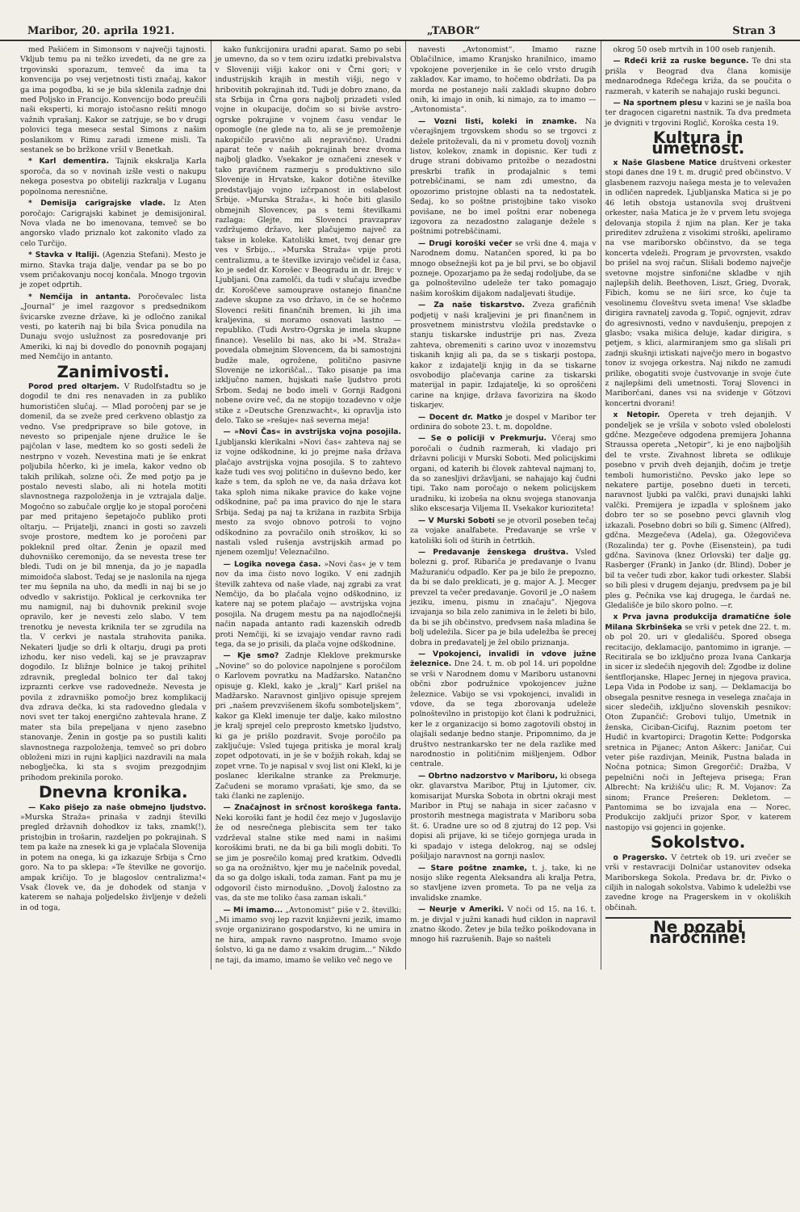Maribor, 20. aprila 1921. „TABOR“Stran 3
med Pašićem in Simonsom v največji tajnosti. Vkljub temu pa ni težko izvedeti, da ne gre za trgovinski sporazum, temveč da ima ta konvencija po vsej verjetnosti tisti značaj, kakor ga ima pogodba, ki se je bila sklenila zadnje dni med Poljsko in Francijo. Konvencijo bodo preučili naši eksperti, ki morajo istočasno rešiti mnogo važnih vprašanj. Kakor se zatrjuje, se bo v drugi polovici tega meseca sestal Simons z našim poslanikom v Rimu zaradi izmene misli. Ta sestanek se bo bržkone vršil v Benetkah.
* Karl dementira. Tajnik ekskralja Karla sporoča, da so v novinah izšle vesti o nakupu nekega posestva po obiteliji razkralja v Luganu popolnoma neresnične.
* Demisija carigrajske vlade. Iz Aten poročajo: Carigrajski kabinet je demisijoniral. Nova vlada ne bo imenovana, temveč se bo angorsko vlado priznalo kot zakonito vlado za celo Turčijo.
* Stavka v Italiji. (Agenzia Stefani). Mesto je mirno. Stavka traja dalje, vendar pa se bo po vsem pričakovanju nocoj končala. Mnogo trgovin je zopet odprtih.
* Nemčija in antanta. Poročevalec lista „Journal“ je imel razgovor s predsednikom švicarske zvezne države, ki je odločno zanikal vesti, po katerih naj bi bila Švica ponudila na Dunaju svojo uslužnost za posredovanje pri Ameriki, ki naj bi dovedlo do ponovnih pogajanj med Nemčijo in antanto.
Zanimivosti.
Porod pred oltarjem. V Rudolfstadtu so je dogodil te dni res nenavaden in za publiko humorističen slučaj. — Mlad poročenj par se je domenil, da se zveže pred cerkveno oblastjo za vedno. Vse predpriprave so bile gotove, in nevesto so pripenjale njene družice le še pajčolan v lase, medtem ko so gosti sedeli že nestrpno v vozeh. Nevestina mati je še enkrat poljubila hčerko, ki je imela, kakor vedno ob takih prilikah, solzne oči. Že med potjo pa je postalo nevesti slabo, ali ni hotela motiti slavnostnega razpoloženja in je vztrajala dalje. Mogočno so zabučale orglje ko je stopal poročeni par med pritajeno šepetajočo publiko proti oltarju. — Prijatelji, znanci in gosti so zavzeli svoje prostore, medtem ko je poročeni par pokleknil pred oltar. Ženin je opazil med duhovniško ceremonijo, da se nevesta trese ter bledi. Tudi on je bil mnenja, da jo je napadla mimoidoča slabost. Tedaj se je naslonila na njega ter mu šepnila na uho, da medli in naj bi se jo odvedlo v sakristijo. Poklical je cerkovnika ter mu namignil, naj bi duhovnik prekinil svoje opravilo, ker je nevesti zelo slabo. V tem trenotku je nevesta kriknila ter se zgrudila na tla. V cerkvi je nastala strahovita panika. Nekateri ljudje so drli k oltarju, drugi pa proti izhodu, ker niso vedeli, kaj se je pravzaprav dogodilo. Iz bližnje bolnice je takoj prihitel zdravnik, pregledal bolnico ter dal takoj izpraznti cerkve vse radovedneže. Nevesta je povila z zdravniško pomočjo brez komplikacij dva zdrava dečka, ki sta radovedno gledala v novi svet ter takoj energično zahtevala hrane. Z mater sta bila prepeljana v njeno zasebno stanovanje. Ženin in gostje pa so pustili kaliti slavnostnega razpoloženja, temveč so pri dobro obloženi mizi in rujni kapljici nazdravili na mala neboglječka, ki sta s svojim prezgodnjim prihodom prekinila poroko.
Dnevna kronika.
— Kako pišejo za naše obmejno ljudstvo. »Murska Straža« prinaša v zadnji številki pregled državnih dohodkov iz taks, znamk(!), pristojbin in trošarin, razdeljen po pokrajinah. S tem pa kaže na znesek ki ga je vplačala Slovenija in potem na onega, ki ga izkazuje Srbija s Črno goro. Na to pa sklepa: »Te številke ne govorijo. ampak kričijo. To je blagoslov centralizma!« Vsak človek ve, da je dohodek od stanja v katerem se nahaja poljedelsko življenje v deželi in od toga,
kako funkcijonira uradni aparat. Samo po sebi je umevno, da so v tem oziru izdatki prebivalstva v Sloveniji višji kakor oni v Črni gori; v industrijskih krajih in mestih višji, nego v hribovitih pokrajinah itd. Tudi je dobro znano, da sta Srbija in Črna gora najbolj prizadeti vsled vojne in okupacije, dočim so si bivše avstro-ogrske pokrajine v vojnem času vendar le opomogle (ne glede na to, ali se je premoženje nakopičilo pravično ali nepravično). Uradni aparat teče v naših pokrajinah brez dvoma najbolj gladko. Vsekakor je označeni znesek v tako pravičnem razmerju s produktivno silo Slovenije in Hrvatske, kakor dotične številke predstavljajo vojno izčrpanost in oslabelost Srbije. »Murska Straža«, ki hoče biti glasilo obmejnih Slovencev, pa s temi številkami razlaga: Glejte, mi Slovenci pravzaprav vzdržujemo državo, ker plačujemo največ za takse in koleke. Katoliški kmet, tvoj denar gre ves v Srbijo... »Murska Straža« vpije proti centralizmu, a te številke izvirajo večidel iz časa, ko je sedel dr. Korošec v Beogradu in dr. Brejc v Ljubljani. Ona zamolči, da tudi v slučaju izvedbe dr. Koroščeve samouprave ostanejo finančne zadeve skupne za vso državo, in če se hočemo Slovenci rešiti finančnih bremen, ki jih ima kraljevina, si moramo osnovati lastno — republiko. (Tudi Avstro-Ogrska je imela skupne finance). Veselilo bi nas, ako bi »M. Straža« povedala obmejnim Slovencem, da bi samostojni budže male, ogrožene, politično pasivne Slovenije ne izkoriščal... Tako pisanje pa ima izključno namen, hujskati naše ljudstvo proti Srbom. Sedaj ne bodo imeli v Gornji Radgoni nobene ovire več, da ne stopijo tozadevno v ožje stike z »Deutsche Grenzwacht«, ki opravlja isto delo. Tako se »rešuje« naš severna meja!
— »Novi Čas« in avstrijska vojna posojila. Ljubljanski klerikalni »Novi čas« zahteva naj se iz vojne odškodnine, ki jo prejme naša država plačajo avstrijska vojna posojila. S to zahtevo kaže tudi ves svoj politično in duševno bedo, ker kaže s tem, da sploh ne ve, da naša država kot taka sploh nima nikake pravice do kake vojne odškodnine, pač pa ima pravico do nje le stara Srbija. Sedaj pa naj ta križana in razbita Srbija mesto za svojo obnovo potroši to vojno odškodnino za povračilo onih stroškov, ki so nastali vsled rušenja avstrijskih armad po njenem ozemlju! Veleznačilno.
— Logika novega časa. »Novi čas« je v tem nov da ima čisto novo logiko. V eni zadnjih številk zahteva od naše vlade, naj zgrabi za vrat Nemčijo, da bo plačala vojno odškodnino, iz katere naj se potem plačajo — avstrijska vojna posojila. Na drugem mestu pa na najodločnejši način napada antanto radi kazenskih odredb proti Nemčiji, ki se izvajajo vendar ravno radi tega, da se jo prisili, da plača vojne odškodnine.
— Kje smo? Zadnje Kleklove prekmurske „Novine“ so do polovice napolnjene s poročilom o Karlovem povratku na Madžarsko. Natančno opisuje g. Klekl, kako je „kralj“ Karl prišel na Madžarsko. Naravnost ginljivo opisuje sprejem pri „našem prevzvišenem škofu somboteljskem“, kakor ga Klekl imenuje ter dalje, kako milostno je kralj sprejel celo preprosto kmetsko ljudstvo, ki ga je prišlo pozdravit. Svoje poročilo pa zaključuje: Vsled tujega pritiska je moral kralj zopet odpotovati, in je še v božjih rokah, kdaj se zopet vrne. To je napisal v svoj list oni Klekl, ki je poslanec klerikalne stranke za Prekmurje. Začudeni se moramo vprašati, kje smo, da se taki članki ne zaplenijo.
— Značajnost in srčnost koroškega fanta. Neki koroški fant je hodil čez mejo v Jugoslavijo že od nesrečnega plebiscita sem ter tako vzdrževal stalne stike med nami in našimi koroškimi brati, ne da bi ga bili mogli dobiti. To se jim je posrečilo komaj pred kratkim. Odvedli so ga na orožništvo, kjer mu je načelnik povedal, da so ga dolgo iskali, toda zaman. Fant pa mu je odgovoril čisto mirnodušno. „Dovolj žalostno za vas, da ste me toliko časa zaman iskali.“
— Mi imamo... „Avtonomist“ piše v 2. številki: „Mi imamo svoj lep razvit književni jezik, imamo svoje organizirano gospodarstvo, ki ne umira in ne hira, ampak ravno nasprotno. Imamo svoje šolstvo, ki ga ne damo z vsakim drugim...“ Nikdo ne taji, da imamo, imamo še veliko več nego ve
navesti „Avtonomist“. Imamo razne Oblačilnice, imamo Kranjsko hranilnico, imamo vpokojene poverjenike in še celo vrsto drugih zakladov. Kar imamo, to hočemo obdržati. Da pa morda ne postanejo naši zakladi skupno dobro onih, ki imajo in onih, ki nimajo, za to imamo — „Avtonomista“.
— Vozni listi, koleki in znamke. Na včerajšnjem trgovskem shodu so se trgovci z dežele pritoževali, da ni v prometu dovolj voznih listov, kolekov, znamk in dopisnic. Ker tudi z druge strani dobivamo pritožbe o nezadostni preskrbi trafik in prodajalnic s temi potrebščinami, se nam zdi umestno, da opozorimo pristojne oblasti na ta nedostatek. Sedaj, ko so poštne pristojbine tako visoko povišane, ne bo imel poštni erar nobenega izgovora za nezadostno zalaganje dežele s poštnimi potrebščinami.
— Drugi koroški večer se vrši dne 4. maja v Narodnem domu. Natančen spored, ki pa bo mnogo obsežnejši kot pa je bil prvi, se bo objavil pozneje. Opozarjamo pa že sedaj rodoljube, da se ga polnoštevilno udeleže ter tako pomagajo našim koroškim dijakom nadaljevati študije.
— Za naše tiskarstvo. Zveza grafičnih podjetij v naši kraljevini je pri finančnem in prosvetnem ministrstvu vložila predstavke o stanju tiskarske industrije pri nas. Zveza zahteva, obremeniti s carino uvoz v inozemstvu tiskanih knjig ali pa, da se s tiskarji postopa, kakor z izdajatelji knjig in da se tiskarne osvobodijo plačevanja carine za tiskarski materijal in papir. Izdajatelje, ki so oproščeni carine na knjige, država favorizira na škodo tiskarjev.
— Docent dr. Matko je dospel v Maribor ter ordinira do sobote 23. t. m. dopoldne.
— Se o policiji v Prekmurju. Včeraj smo poročali o čudnih razmerah, ki vladajo pri državni policiji v Murski Soboti. Med policijskimi organi, od katerih bi človek zahteval najmanj to, da so zanesljivi državljani, se nahajajo kaj čudni tipi. Tako nam poročajo o nekem policijskem uradniku, ki izobeša na oknu svojega stanovanja sliko ekscesarja Viljema II. Vsekakor kurioziteta!
— V Murski Soboti se je otvoril poseben tečaj za vojake analfabete. Predavanje se vrše v katoliški šoli od štirih in četrtkih.
— Predavanje ženskega društva. Vsled bolezni g. prof. Ribariča je predavanje o Ivanu Mažuraniću odpadlo. Ker pa je bilo že prepozno, da bi se dalo preklicati, je g. major A. J. Mecger prevzel ta večer predavanje. Govoril je „O našem jeziku, imenu, pismu in značaju“. Njegova izvajanja so bila zelo zanimiva in le želeti bi bilo, da bi se jih občinstvo, predvsem naša mladina še bolj udeležila. Sicer pa je bila udeležba še precej dobra in predavatelj je žel obilo priznanja.
— Vpokojenci, invalidi in vdove južne železnice. Dne 24. t. m. ob pol 14. uri popoldne se vrši v Narodnem domu v Mariboru ustanovni občni zbor podružnice vpokojencev južne železnice. Vabijo se vsi vpokojenci, invalidi in vdove, da se tega zborovanja udeleže polnoštevilno in pristopijo kot člani k podružnici, ker le z organizacijo si bomo zagotovili obstoj in olajšali sedanje bedno stanje. Pripomnimo, da je društvo nestrankarsko ter ne dela razlike med narodnostio in političnim mišljenjem. Odbor centrale.
— Obrtno nadzorstvo v Mariboru, ki obsega okr. glavarstva Maribor, Ptuj in Ljutomer, civ. komisarijat Murska Sobota in obrtni okraji mest Maribor in Ptuj se nahaja in sicer začasno v prostorih mestnega magistrata v Mariboru soba št. 6. Uradne ure so od 8 zjutraj do 12 pop. Vsi dopisi ali prijave, ki se tičejo gornjega urada in ki spadajo v istega delokrog, naj se odslej pošiljajo naravnost na gornji naslov.
— Stare poštne znamke, t. j. take, ki ne nosijo slike regenta Aleksandra ali kralja Petra, so stavljene izven prometa. To pa ne velja za invalidske znamke.
— Neurje v Ameriki. V noči od 15. na 16. t. m. je divjal v južni kanadi hud ciklon in napravil znatno škodo. Žetev je bila težko poškodovana in mnogo hiš razrušenih. Baje so našteli
okrog 50 oseb mrtvih in 100 oseb ranjenih.
— Rdeči križ za ruske begunce. Te dni sta prišla v Beograd dva člana komisije mednarodnega Rdečega križa, da se poučita o razmerah, v katerih se nahajajo ruski begunci.
— Na sportnem plesu v kazini se je našla boa ter dragocen cigaretni nastnik. Ta dva predmeta je dvigniti v trgovini Roglič, Koroška cesta 19.
Kultura in umetnost.
x Naše Glasbene Matice društveni orkester stopi danes dne 19 t. m. drugič pred občinstvo. V glasbenem razvoju našega mesta je to velevažen in odličen napredek. Ljubljanska Matica si je po 46 letih obstoja ustanovila svoj društveni orkester, naša Matica je že v prvem letu svojega delovanja stopila ž njim na plan. Ker je taka prireditev združena z visokimi stroški, apeliramo na vse mariborsko občinstvo, da se tega koncerta vdeleži. Program je prvovrsten, vsakdo bo prišel na svoj račun. Slišali bodemo največje svetovne mojstre sinfonične skladbe v njih najlepših delih. Beethoven, Liszt, Grieg, Dvorak, Fibich, komu se ne širi srce, ko čuje ta vesolinemu človeštvu sveta imena! Vse skladbe dirigira ravnatelj zavoda g. Topič, ognjevit, zdrav do agresivnosti, vedno v navdušenju, prepojen z glasbo; vsaka mišica deluje, kadar dirigira, s petjem, s klici, alarmiranjem smo ga slišali pri zadnji skušnji iztiskati največjo mero in bogastvo tonov iz svojega orkestra. Naj nikdo ne zamudi prilike, obogatiti svoje čustvovanje in svoje čute z najlepšimi deli umetnosti. Toraj Slovenci in Mariborčani, danes vsi na svidenje v Götzovi koncertni dvorani!
x Netopir. Opereta v treh dejanjih. V pondeljek se je vršila v soboto vsled obolelosti gdčne. Mezgečeve odgodena premijera Johanna Straussa opereta „Netopir“, ki je eno najboljših del te vrste. Zivahnost libreta se odlikuje posebno v prvih dveh dejanjih, dočim je tretje temboli humoristično. Pevsko jako lepe so nekatere partije, posebno dueti in terceti, naravnost ljubki pa valčki, pravi dunajski lahki valčki. Premijera je izpadla v splošnem jako dobro ter so se posebno pevci glavnih vlog izkazali. Posebno dobri so bili g. Simenc (Alfred), gdčna. Mezgečeva (Adela), ga. Ožegovičeva (Rozalinda) ter g. Povhe (Eisenstein), pa tudi gdčna. Savinova (knez Orlovski) ter dalje gg. Rasberger (Frank) in Janko (dr. Blind). Dober je bil ta večer tudi zbor, kakor tudi orkester. Slabši so bili plesi v drugem dejanju, predvsem pa je bil ples g. Pečnika vse kaj drugega, le čardaš ne. Gledališče je bilo skoro polno. —r.
x Prva javna produkcija dramatične šole Milana Skrbinšeka se vrši v petek dne 22. t. m. ob pol 20. uri v gledališču. Spored obsega recitacijo, deklamacijo, pantomimo in igranje. — Recitirala se bo izključno proza Ivana Cankarja in sicer iz sledečih njegovih del: Zgodbe iz doline šentflorjanske, Hlapec Jernej in njegova pravica, Lepa Vida in Podobe iz sanj. — Deklamacija bo obsegala pesnitve resnega in veselega značaja in sicer sledečih, izključno slovenskih pesnikov: Oton Zupančič: Grobovi tulijo, Umetnik in ženska, Ciciban-Cicifuj, Raznim poetom ter Hudič in kvartopirci; Dragotin Kette: Podgorska sretnica in Pijanec; Anton Aškerc: Janičar, Cui veter piše razdivjan, Meinik, Pustna balada in Nočna potnica; Simon Gregorčič: Dražba, V pepelnični noči in Jeftejeva prisega; Fran Albrecht: Na križišču ulic; R. M. Vojanov: Za sinom; France Prešeren: Dekletom. — Pantomima se bo izvajala ena — Norec. Produkcijo zaključi prizor Spor, v katerem nastopijo vsi gojenci in gojenke.
Sokolstvo.
o Pragersko. V četrtek ob 19. uri zvečer se vrši v restavraciji Dolničar ustanovitev odseka Mariborskega Sokola. Predava br. dr. Pivko o ciljih in nalogah sokolstva. Vabimo k udeležbi vse zavedne kroge na Pragerskem in v okoliških občinah.
Ne pozabi naročnine!